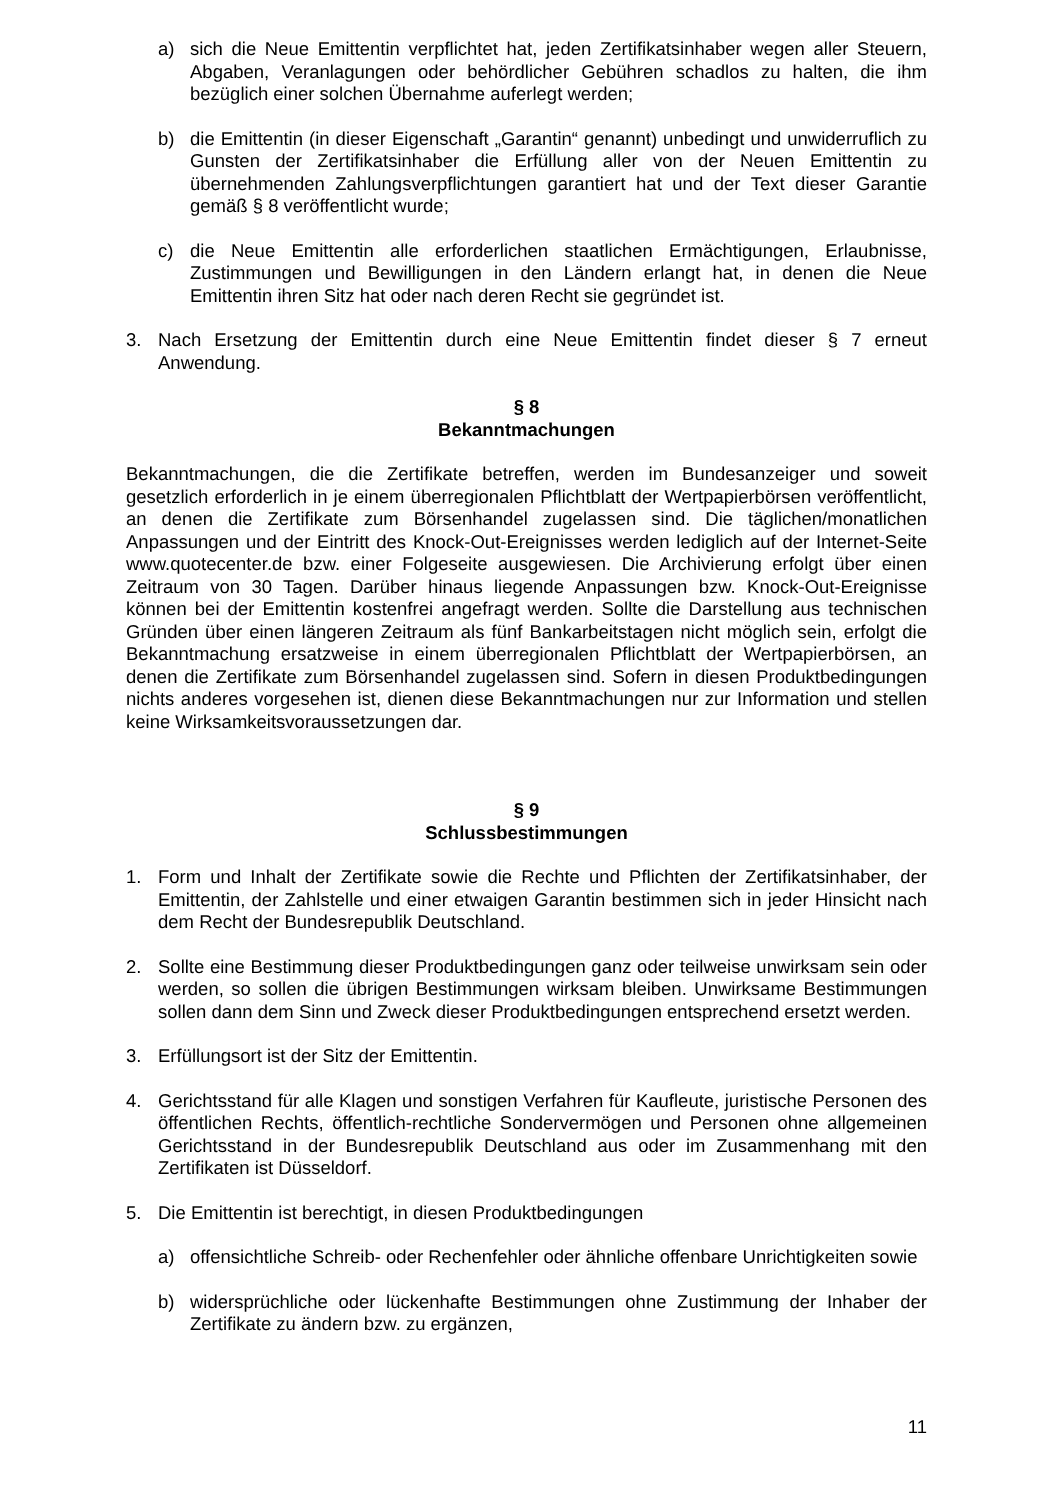a) sich die Neue Emittentin verpflichtet hat, jeden Zertifikatsinhaber wegen aller Steuern, Abgaben, Veranlagungen oder behördlicher Gebühren schadlos zu halten, die ihm bezüglich einer solchen Übernahme auferlegt werden;
b) die Emittentin (in dieser Eigenschaft „Garantin“ genannt) unbedingt und unwiderruflich zu Gunsten der Zertifikatsinhaber die Erfüllung aller von der Neuen Emittentin zu übernehmenden Zahlungsverpflichtungen garantiert hat und der Text dieser Garantie gemäß § 8 veröffentlicht wurde;
c) die Neue Emittentin alle erforderlichen staatlichen Ermächtigungen, Erlaubnisse, Zustimmungen und Bewilligungen in den Ländern erlangt hat, in denen die Neue Emittentin ihren Sitz hat oder nach deren Recht sie gegründet ist.
3. Nach Ersetzung der Emittentin durch eine Neue Emittentin findet dieser § 7 erneut Anwendung.
§ 8
Bekanntmachungen
Bekanntmachungen, die die Zertifikate betreffen, werden im Bundesanzeiger und soweit gesetzlich erforderlich in je einem überregionalen Pflichtblatt der Wertpapierbörsen veröffentlicht, an denen die Zertifikate zum Börsenhandel zugelassen sind. Die täglichen/monatlichen Anpassungen und der Eintritt des Knock-Out-Ereignisses werden lediglich auf der Internet-Seite www.quotecenter.de bzw. einer Folgeseite ausgewiesen. Die Archivierung erfolgt über einen Zeitraum von 30 Tagen. Darüber hinaus liegende Anpassungen bzw. Knock-Out-Ereignisse können bei der Emittentin kostenfrei angefragt werden. Sollte die Darstellung aus technischen Gründen über einen längeren Zeitraum als fünf Bankarbeitstagen nicht möglich sein, erfolgt die Bekanntmachung ersatzweise in einem überregionalen Pflichtblatt der Wertpapierbörsen, an denen die Zertifikate zum Börsenhandel zugelassen sind. Sofern in diesen Produktbedingungen nichts anderes vorgesehen ist, dienen diese Bekanntmachungen nur zur Information und stellen keine Wirksamkeitsvoraussetzungen dar.
§ 9
Schlussbestimmungen
1. Form und Inhalt der Zertifikate sowie die Rechte und Pflichten der Zertifikatsinhaber, der Emittentin, der Zahlstelle und einer etwaigen Garantin bestimmen sich in jeder Hinsicht nach dem Recht der Bundesrepublik Deutschland.
2. Sollte eine Bestimmung dieser Produktbedingungen ganz oder teilweise unwirksam sein oder werden, so sollen die übrigen Bestimmungen wirksam bleiben. Unwirksame Bestimmungen sollen dann dem Sinn und Zweck dieser Produktbedingungen entsprechend ersetzt werden.
3. Erfüllungsort ist der Sitz der Emittentin.
4. Gerichtsstand für alle Klagen und sonstigen Verfahren für Kaufleute, juristische Personen des öffentlichen Rechts, öffentlich-rechtliche Sondervermögen und Personen ohne allgemeinen Gerichtsstand in der Bundesrepublik Deutschland aus oder im Zusammenhang mit den Zertifikaten ist Düsseldorf.
5. Die Emittentin ist berechtigt, in diesen Produktbedingungen
a) offensichtliche Schreib- oder Rechenfehler oder ähnliche offenbare Unrichtigkeiten sowie
b) widersprüchliche oder lückenhafte Bestimmungen ohne Zustimmung der Inhaber der Zertifikate zu ändern bzw. zu ergänzen,
11